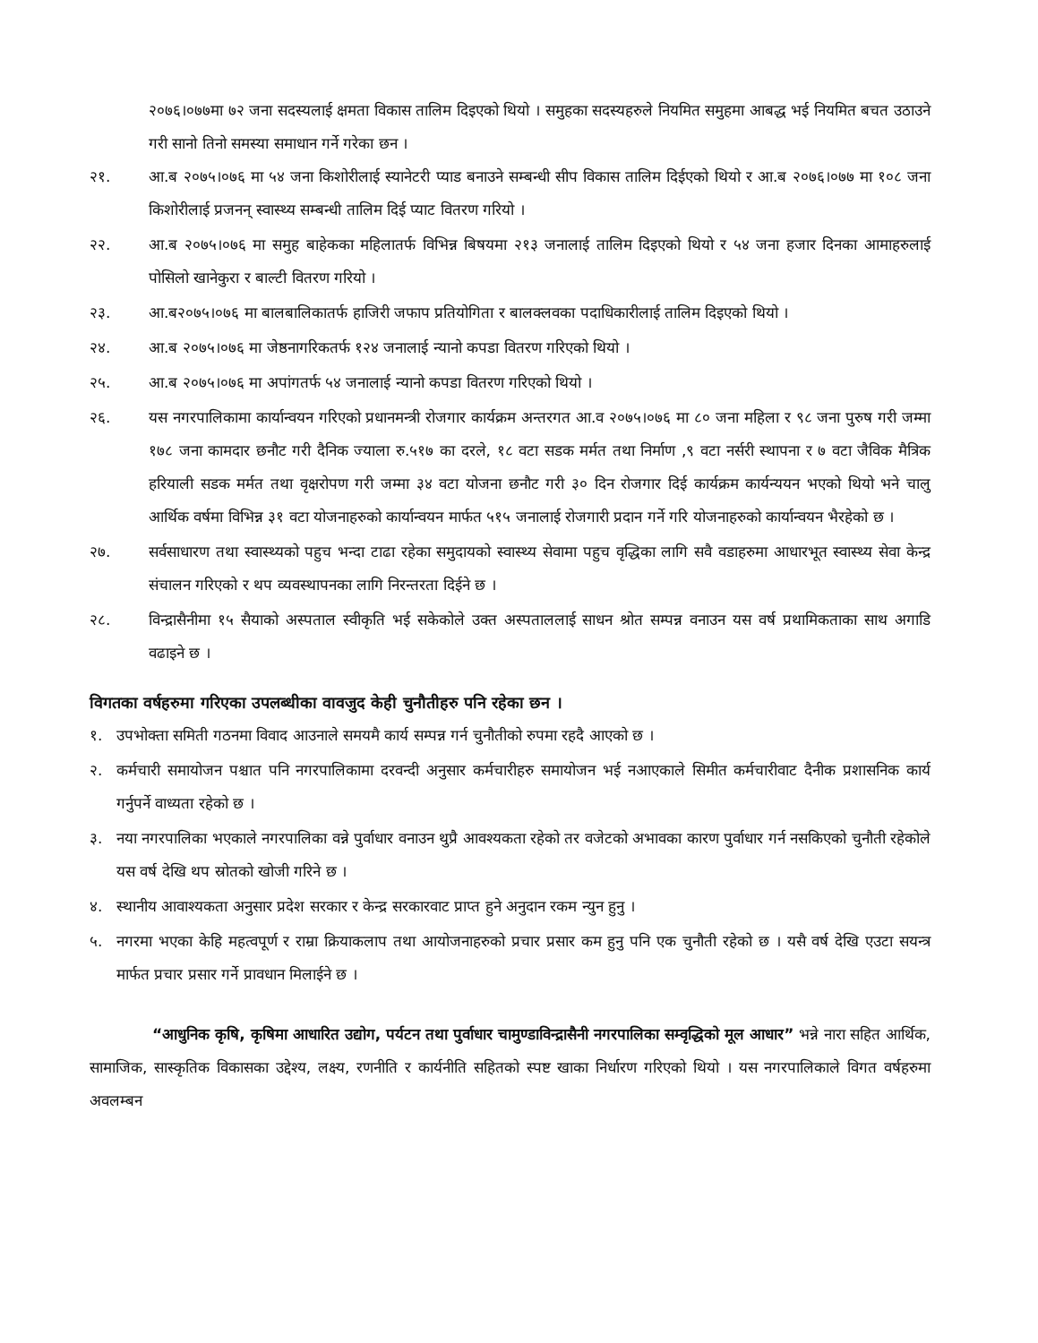२०७६।०७७मा ७२ जना सदस्यलाई क्षमता विकास तालिम दिइएको थियो । समुहका सदस्यहरुले नियमित समुहमा आबद्ध भई नियमित बचत उठाउने गरी सानो तिनो समस्या समाधान गर्ने गरेका छन ।
२१. आ.ब २०७५।०७६ मा ५४ जना किशोरीलाई स्यानेटरी प्याड बनाउने सम्बन्धी सीप विकास तालिम दिईएको थियो र आ.ब २०७६।०७७ मा १०८ जना किशोरीलाई प्रजनन् स्वास्थ्य सम्बन्धी तालिम दिई प्याट वितरण गरियो ।
२२. आ.ब २०७५।०७६ मा समुह बाहेकका महिलातर्फ विभिन्न बिषयमा २१३ जनालाई तालिम दिइएको थियो र ५४ जना हजार दिनका आमाहरुलाई पोसिलो खानेकुरा र बाल्टी वितरण गरियो ।
२३. आ.ब२०७५।०७६ मा बालबालिकातर्फ हाजिरी जफाप प्रतियोगिता र बालक्लवका पदाधिकारीलाई तालिम दिइएको थियो ।
२४. आ.ब २०७५।०७६ मा जेष्ठनागरिकतर्फ १२४ जनालाई न्यानो कपडा वितरण गरिएको थियो ।
२५. आ.ब २०७५।०७६ मा अपांगतर्फ ५४ जनालाई न्यानो कपडा वितरण गरिएको थियो ।
२६. यस नगरपालिकामा कार्यान्वयन गरिएको प्रधानमन्त्री रोजगार कार्यक्रम अन्तरगत आ.व २०७५।०७६ मा ८० जना महिला र ९८ जना पुरुष गरी जम्मा १७८ जना कामदार छनौट गरी दैनिक ज्याला रु.५१७ का दरले, १८ वटा सडक मर्मत तथा निर्माण ,९ वटा नर्सरी स्थापना र ७ वटा जैविक मैत्रिक हरियाली सडक मर्मत तथा वृक्षरोपण गरी जम्मा ३४ वटा योजना छनौट गरी ३० दिन रोजगार दिई कार्यक्रम कार्यन्ययन भएको थियो भने चालु आर्थिक वर्षमा विभिन्न ३१ वटा योजनाहरुको कार्यान्वयन मार्फत ५१५ जनालाई रोजगारी प्रदान गर्ने गरि योजनाहरुको कार्यान्वयन भैरहेको छ ।
२७. सर्वसाधारण तथा स्वास्थ्यको पहुच भन्दा टाढा रहेका समुदायको स्वास्थ्य सेवामा पहुच वृद्धिका लागि सवै वडाहरुमा आधारभूत स्वास्थ्य सेवा केन्द्र संचालन गरिएको र थप व्यवस्थापनका लागि निरन्तरता दिईने छ ।
२८. विन्द्रासैनीमा १५ सैयाको अस्पताल स्वीकृति भई सकेकोले उक्त अस्पताललाई साधन श्रोत सम्पन्न वनाउन यस वर्ष प्रथामिकताका साथ अगाडि वढाइने छ ।
विगतका वर्षहरुमा गरिएका उपलब्धीका वावजुद केही चुनौतीहरु पनि रहेका छन ।
१. उपभोक्ता समिती गठनमा विवाद आउनाले समयमै कार्य सम्पन्न गर्न चुनौतीको रुपमा रहदै आएको छ ।
२. कर्मचारी समायोजन पश्चात पनि नगरपालिकामा दरवन्दी अनुसार कर्मचारीहरु समायोजन भई नआएकाले सिमीत कर्मचारीवाट दैनीक प्रशासनिक कार्य गर्नुपर्ने वाध्यता रहेको छ ।
३. नया नगरपालिका भएकाले नगरपालिका वन्ने पुर्वाधार वनाउन थुप्रै आवश्यकता रहेको तर वजेटको अभावका कारण पुर्वाधार गर्न नसकिएको चुनौती रहेकोले यस वर्ष देखि थप स्रोतको खोजी गरिने छ ।
४. स्थानीय आवाश्यकता अनुसार प्रदेश सरकार र केन्द्र सरकारवाट प्राप्त हुने अनुदान रकम न्युन हुनु ।
५. नगरमा भएका केहि महत्वपूर्ण र राम्रा क्रियाकलाप तथा आयोजनाहरुको प्रचार प्रसार कम हुनु पनि एक चुनौती रहेको छ । यसै वर्ष देखि एउटा सयन्त्र मार्फत प्रचार प्रसार गर्ने प्रावधान मिलाईने छ ।
“आधुनिक कृषि, कृषिमा आधारित उद्योग, पर्यटन तथा पुर्वाधार चामुण्डाविन्द्रासैनी नगरपालिका सम्वृद्धिको मूल आधार” भन्ने नारा सहित आर्थिक, सामाजिक, सास्कृतिक विकासका उद्देश्य, लक्ष्य, रणनीति र कार्यनीति सहितको स्पष्ट खाका निर्धारण गरिएको थियो । यस नगरपालिकाले विगत वर्षहरुमा अवलम्बन